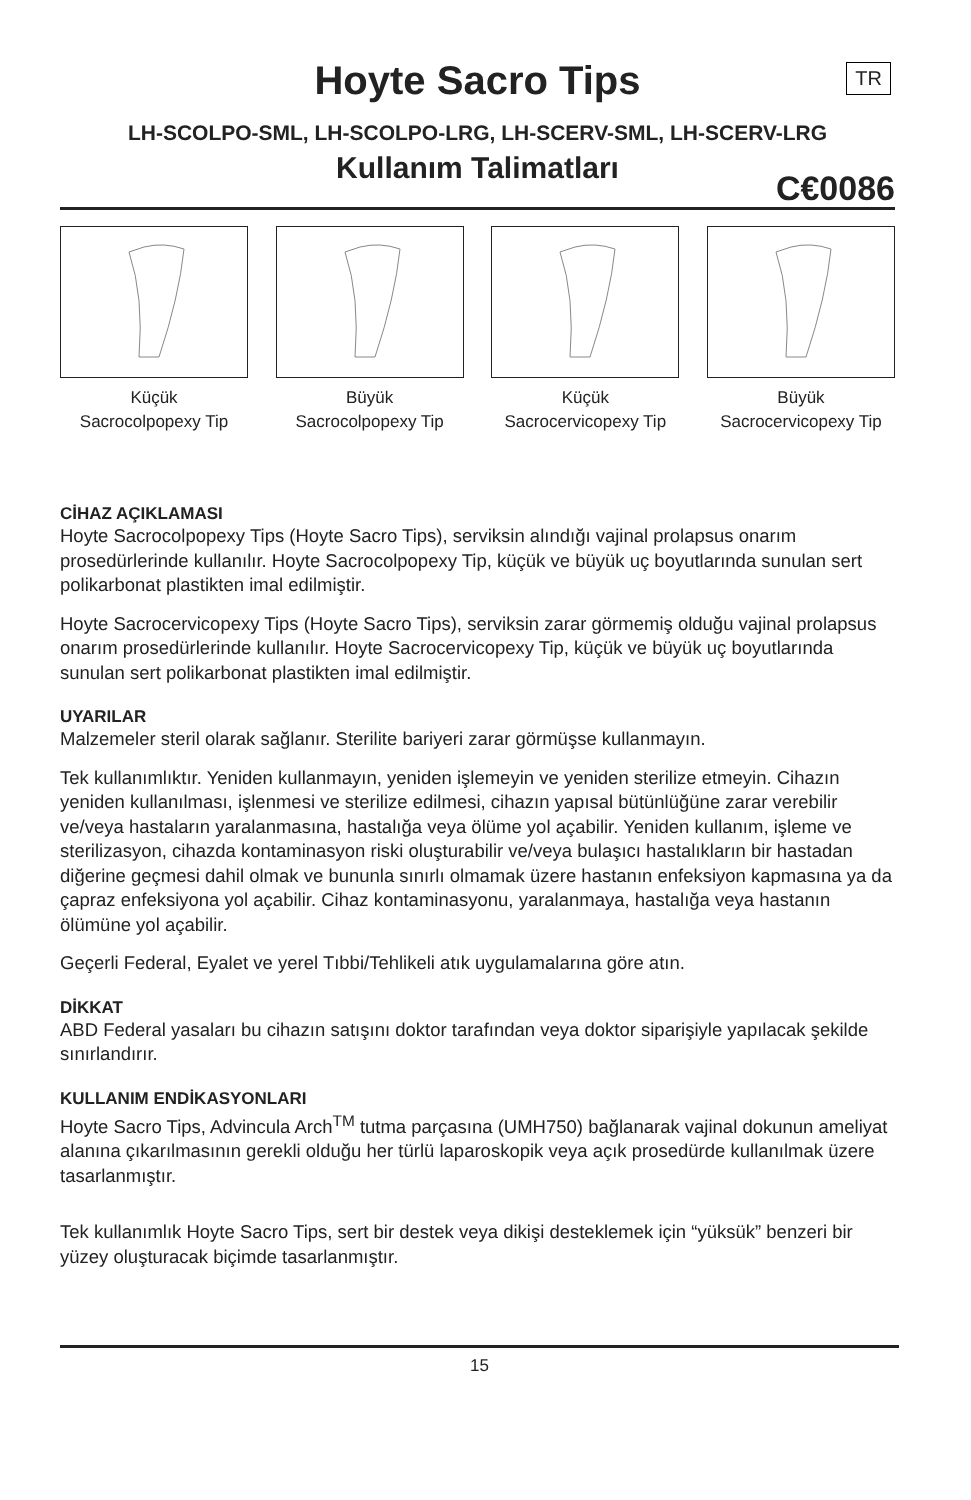Hoyte Sacro Tips
TR
LH-SCOLPO-SML, LH-SCOLPO-LRG, LH-SCERV-SML, LH-SCERV-LRG
Kullanım Talimatları
C€0086
Küçük
Sacrocolpopexy Tip
Büyük
Sacrocolpopexy Tip
Küçük
Sacrocervicopexy Tip
Büyük
Sacrocervicopexy Tip
CİHAZ AÇIKLAMASI
Hoyte Sacrocolpopexy Tips (Hoyte Sacro Tips), serviksin alındığı vajinal prolapsus onarım prosedürlerinde kullanılır. Hoyte Sacrocolpopexy Tip, küçük ve büyük uç boyutlarında sunulan sert polikarbonat plastikten imal edilmiştir.
Hoyte Sacrocervicopexy Tips (Hoyte Sacro Tips), serviksin zarar görmemiş olduğu vajinal prolapsus onarım prosedürlerinde kullanılır. Hoyte Sacrocervicopexy Tip, küçük ve büyük uç boyutlarında sunulan sert polikarbonat plastikten imal edilmiştir.
UYARILAR
Malzemeler steril olarak sağlanır. Sterilite bariyeri zarar görmüşse kullanmayın.
Tek kullanımlıktır. Yeniden kullanmayın, yeniden işlemeyin ve yeniden sterilize etmeyin. Cihazın yeniden kullanılması, işlenmesi ve sterilize edilmesi, cihazın yapısal bütünlüğüne zarar verebilir ve/veya hastaların yaralanmasına, hastalığa veya ölüme yol açabilir. Yeniden kullanım, işleme ve sterilizasyon, cihazda kontaminasyon riski oluşturabilir ve/veya bulaşıcı hastalıkların bir hastadan diğerine geçmesi dahil olmak ve bununla sınırlı olmamak üzere hastanın enfeksiyon kapmasına ya da çapraz enfeksiyona yol açabilir. Cihaz kontaminasyonu, yaralanmaya, hastalığa veya hastanın ölümüne yol açabilir.
Geçerli Federal, Eyalet ve yerel Tıbbi/Tehlikeli atık uygulamalarına göre atın.
DİKKAT
ABD Federal yasaları bu cihazın satışını doktor tarafından veya doktor siparişiyle yapılacak şekilde sınırlandırır.
KULLANIM ENDİKASYONLARI
Hoyte Sacro Tips, Advincula Arch<sup>TM</sup> tutma parçasına (UMH750) bağlanarak vajinal dokunun ameliyat alanına çıkarılmasının gerekli olduğu her türlü laparoskopik veya açık prosedürde kullanılmak üzere tasarlanmıştır.
Tek kullanımlık Hoyte Sacro Tips, sert bir destek veya dikişi desteklemek için “yüksük” benzeri bir yüzey oluşturacak biçimde tasarlanmıştır.
15